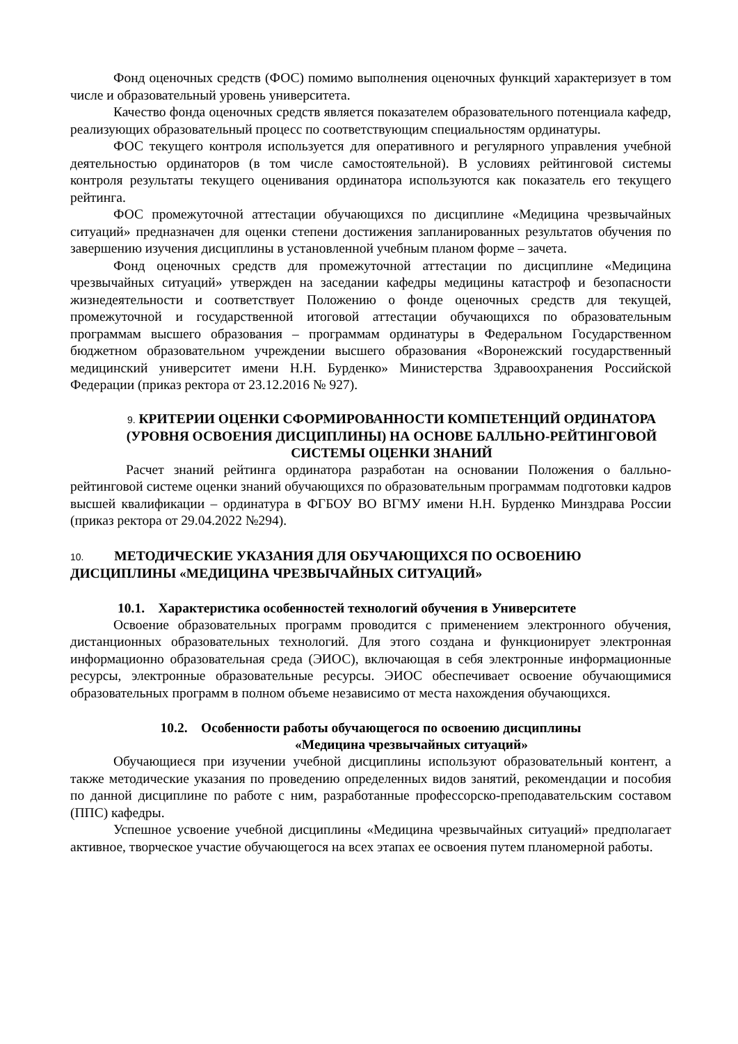Фонд оценочных средств (ФОС) помимо выполнения оценочных функций характеризует в том числе и образовательный уровень университета.
Качество фонда оценочных средств является показателем образовательного потенциала кафедр, реализующих образовательный процесс по соответствующим специальностям ординатуры.
ФОС текущего контроля используется для оперативного и регулярного управления учебной деятельностью ординаторов (в том числе самостоятельной). В условиях рейтинговой системы контроля результаты текущего оценивания ординатора используются как показатель его текущего рейтинга.
ФОС промежуточной аттестации обучающихся по дисциплине «Медицина чрезвычайных ситуаций» предназначен для оценки степени достижения запланированных результатов обучения по завершению изучения дисциплины в установленной учебным планом форме – зачета.
Фонд оценочных средств для промежуточной аттестации по дисциплине «Медицина чрезвычайных ситуаций» утвержден на заседании кафедры медицины катастроф и безопасности жизнедеятельности и соответствует Положению о фонде оценочных средств для текущей, промежуточной и государственной итоговой аттестации обучающихся по образовательным программам высшего образования – программам ординатуры в Федеральном Государственном бюджетном образовательном учреждении высшего образования «Воронежский государственный медицинский университет имени Н.Н. Бурденко» Министерства Здравоохранения Российской Федерации (приказ ректора от 23.12.2016 № 927).
9. КРИТЕРИИ ОЦЕНКИ СФОРМИРОВАННОСТИ КОМПЕТЕНЦИЙ ОРДИНАТОРА (УРОВНЯ ОСВОЕНИЯ ДИСЦИПЛИНЫ) НА ОСНОВЕ БАЛЛЬНО-РЕЙТИНГОВОЙ СИСТЕМЫ ОЦЕНКИ ЗНАНИЙ
Расчет знаний рейтинга ординатора разработан на основании Положения о балльно-рейтинговой системе оценки знаний обучающихся по образовательным программам подготовки кадров высшей квалификации – ординатура в ФГБОУ ВО ВГМУ имени Н.Н. Бурденко Минздрава России (приказ ректора от 29.04.2022 №294).
10. МЕТОДИЧЕСКИЕ УКАЗАНИЯ ДЛЯ ОБУЧАЮЩИХСЯ ПО ОСВОЕНИЮ ДИСЦИПЛИНЫ «МЕДИЦИНА ЧРЕЗВЫЧАЙНЫХ СИТУАЦИЙ»
10.1. Характеристика особенностей технологий обучения в Университете
Освоение образовательных программ проводится с применением электронного обучения, дистанционных образовательных технологий. Для этого создана и функционирует электронная информационно образовательная среда (ЭИОС), включающая в себя электронные информационные ресурсы, электронные образовательные ресурсы. ЭИОС обеспечивает освоение обучающимися образовательных программ в полном объеме независимо от места нахождения обучающихся.
10.2. Особенности работы обучающегося по освоению дисциплины
«Медицина чрезвычайных ситуаций»
Обучающиеся при изучении учебной дисциплины используют образовательный контент, а также методические указания по проведению определенных видов занятий, рекомендации и пособия по данной дисциплине по работе с ним, разработанные профессорско-преподавательским составом (ППС) кафедры.
Успешное усвоение учебной дисциплины «Медицина чрезвычайных ситуаций» предполагает активное, творческое участие обучающегося на всех этапах ее освоения путем планомерной работы.